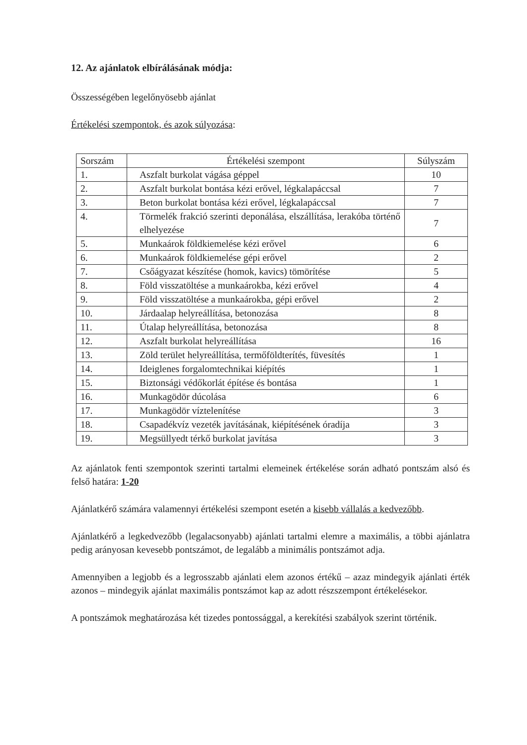12. Az ajánlatok elbírálásának módja:
Összességében legelőnyösebb ajánlat
Értékelési szempontok, és azok súlyozása:
| Sorszám | Értékelési szempont | Súlyszám |
| --- | --- | --- |
| 1. | Aszfalt burkolat vágása géppel | 10 |
| 2. | Aszfalt burkolat bontása kézi erővel, légkalapáccsal | 7 |
| 3. | Beton burkolat bontása kézi erővel, légkalapáccsal | 7 |
| 4. | Törmelék frakció szerinti deponálása, elszállítása, lerakóba történő elhelyezése | 7 |
| 5. | Munkaárok földkiemelése kézi erővel | 6 |
| 6. | Munkaárok földkiemelése gépi erővel | 2 |
| 7. | Csőágyazat készítése (homok, kavics) tömörítése | 5 |
| 8. | Föld visszatöltése a munkaárokba, kézi erővel | 4 |
| 9. | Föld visszatöltése a munkaárokba, gépi erővel | 2 |
| 10. | Járdaalap helyreállítása, betonozása | 8 |
| 11. | Útalap helyreállítása, betonozása | 8 |
| 12. | Aszfalt burkolat helyreállítása | 16 |
| 13. | Zöld terület helyreállítása, termőföldterítés, füvesítés | 1 |
| 14. | Ideiglenes forgalomtechnikai kiépítés | 1 |
| 15. | Biztonsági védőkorlát építése és bontása | 1 |
| 16. | Munkagödör dúcolása | 6 |
| 17. | Munkagödör víztelenítése | 3 |
| 18. | Csapadékvíz vezeték javításának, kiépítésének óradíja | 3 |
| 19. | Megsüllyedt térkő burkolat javítása | 3 |
Az ajánlatok fenti szempontok szerinti tartalmi elemeinek értékelése során adható pontszám alsó és felső határa: 1-20
Ajánlatkérő számára valamennyi értékelési szempont esetén a kisebb vállalás a kedvezőbb.
Ajánlatkérő a legkedvezőbb (legalacsonyabb) ajánlati tartalmi elemre a maximális, a többi ajánlatra pedig arányosan kevesebb pontszámot, de legalább a minimális pontszámot adja.
Amennyiben a legjobb és a legrosszabb ajánlati elem azonos értékű – azaz mindegyik ajánlati érték azonos – mindegyik ajánlat maximális pontszámot kap az adott részszempont értékelésekor.
A pontszámok meghatározása két tizedes pontossággal, a kerekítési szabályok szerint történik.